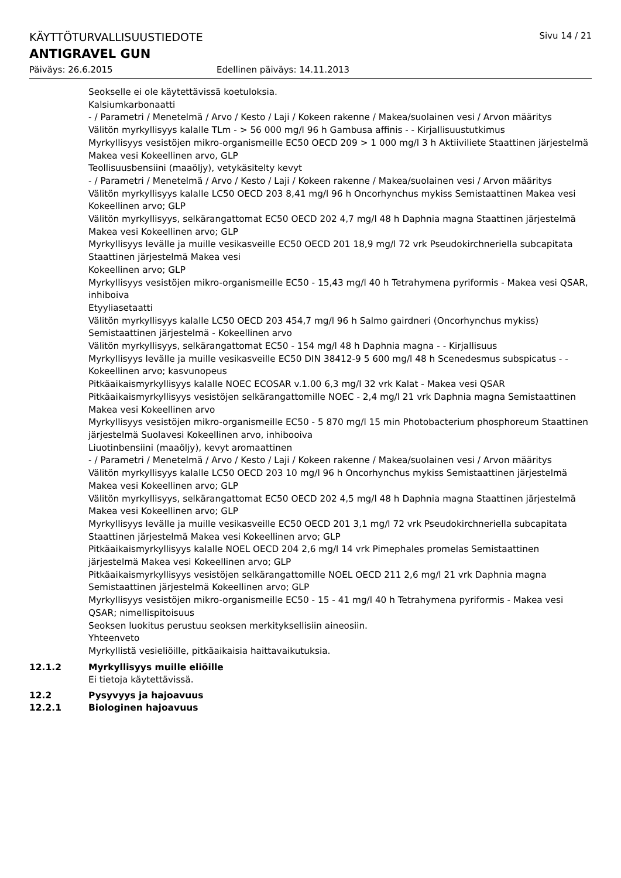KÄYTTÖTURVALLISUUSTIEDOTE Sivu 14 / 21
ANTIGRAVEL GUN
Päiväys: 26.6.2015 Edellinen päiväys: 14.11.2013
Seokselle ei ole käytettävissä koetuloksia.
Kalsiumkarbonaatti
- / Parametri / Menetelmä / Arvo / Kesto / Laji / Kokeen rakenne / Makea/suolainen vesi / Arvon määritys
Välitön myrkyllisyys kalalle TLm - > 56 000 mg/l 96 h Gambusa affinis - - Kirjallisuustutkimus
Myrkyllisyys vesistöjen mikro-organismeille EC50 OECD 209 > 1 000 mg/l 3 h Aktiiviliete Staattinen järjestelmä Makea vesi Kokeellinen arvo, GLP
Teollisuusbensiini (maaöljy), vetykäsitelty kevyt
- / Parametri / Menetelmä / Arvo / Kesto / Laji / Kokeen rakenne / Makea/suolainen vesi / Arvon määritys
Välitön myrkyllisyys kalalle LC50 OECD 203 8,41 mg/l 96 h Oncorhynchus mykiss Semistaattinen Makea vesi Kokeellinen arvo; GLP
Välitön myrkyllisyys, selkärangattomat EC50 OECD 202 4,7 mg/l 48 h Daphnia magna Staattinen järjestelmä Makea vesi Kokeellinen arvo; GLP
Myrkyllisyys levälle ja muille vesikasveille EC50 OECD 201 18,9 mg/l 72 vrk Pseudokirchneriella subcapitata Staattinen järjestelmä Makea vesi
Kokeellinen arvo; GLP
Myrkyllisyys vesistöjen mikro-organismeille EC50 - 15,43 mg/l 40 h Tetrahymena pyriformis - Makea vesi QSAR, inhiboiva
Etyyliasetaatti
Välitön myrkyllisyys kalalle LC50 OECD 203 454,7 mg/l 96 h Salmo gairdneri (Oncorhynchus mykiss) Semistaattinen järjestelmä - Kokeellinen arvo
Välitön myrkyllisyys, selkärangattomat EC50 - 154 mg/l 48 h Daphnia magna - - Kirjallisuus
Myrkyllisyys levälle ja muille vesikasveille EC50 DIN 38412-9 5 600 mg/l 48 h Scenedesmus subspicatus - - Kokeellinen arvo; kasvunopeus
Pitkäaikaismyrkyllisyys kalalle NOEC ECOSAR v.1.00 6,3 mg/l 32 vrk Kalat - Makea vesi QSAR
Pitkäaikaismyrkyllisyys vesistöjen selkärangattomille NOEC - 2,4 mg/l 21 vrk Daphnia magna Semistaattinen Makea vesi Kokeellinen arvo
Myrkyllisyys vesistöjen mikro-organismeille EC50 - 5 870 mg/l 15 min Photobacterium phosphoreum Staattinen järjestelmä Suolavesi Kokeellinen arvo, inhibooiva
Liuotinbensiini (maaöljy), kevyt aromaattinen
- / Parametri / Menetelmä / Arvo / Kesto / Laji / Kokeen rakenne / Makea/suolainen vesi / Arvon määritys
Välitön myrkyllisyys kalalle LC50 OECD 203 10 mg/l 96 h Oncorhynchus mykiss Semistaattinen järjestelmä Makea vesi Kokeellinen arvo; GLP
Välitön myrkyllisyys, selkärangattomat EC50 OECD 202 4,5 mg/l 48 h Daphnia magna Staattinen järjestelmä Makea vesi Kokeellinen arvo; GLP
Myrkyllisyys levälle ja muille vesikasveille EC50 OECD 201 3,1 mg/l 72 vrk Pseudokirchneriella subcapitata Staattinen järjestelmä Makea vesi Kokeellinen arvo; GLP
Pitkäaikaismyrkyllisyys kalalle NOEL OECD 204 2,6 mg/l 14 vrk Pimephales promelas Semistaattinen järjestelmä Makea vesi Kokeellinen arvo; GLP
Pitkäaikaismyrkyllisyys vesistöjen selkärangattomille NOEL OECD 211 2,6 mg/l 21 vrk Daphnia magna Semistaattinen järjestelmä Kokeellinen arvo; GLP
Myrkyllisyys vesistöjen mikro-organismeille EC50 - 15 - 41 mg/l 40 h Tetrahymena pyriformis - Makea vesi QSAR; nimellispitoisuus
Seoksen luokitus perustuu seoksen merkityksellisiin aineosiin.
Yhteenveto
Myrkyllistä vesieliöille, pitkäaikaisia haittavaikutuksia.
12.1.2 Myrkyllisyys muille eliöille
Ei tietoja käytettävissä.
12.2 Pysyvyys ja hajoavuus
12.2.1 Biologinen hajoavuus